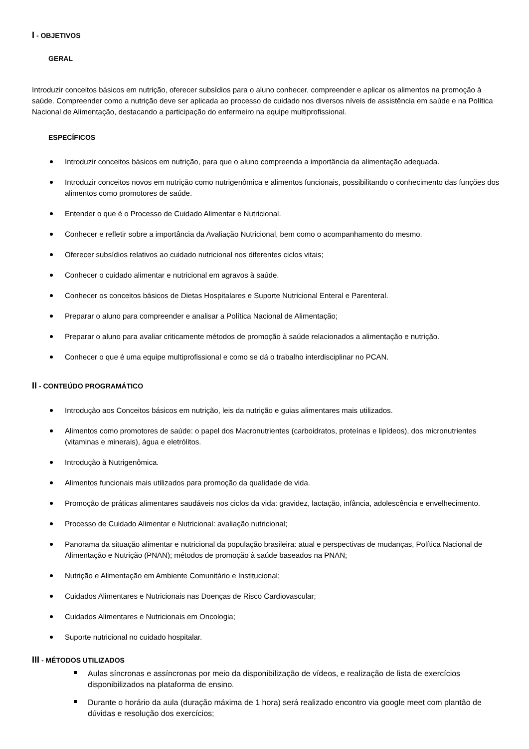I - OBJETIVOS
GERAL
Introduzir conceitos básicos em nutrição, oferecer subsídios para o aluno conhecer, compreender e aplicar os alimentos na promoção à saúde. Compreender como a nutrição deve ser aplicada ao processo de cuidado nos diversos níveis de assistência em saúde e na Política Nacional de Alimentação, destacando a participação do enfermeiro na equipe multiprofissional.
ESPECÍFICOS
Introduzir conceitos básicos em nutrição, para que o aluno compreenda a importância da alimentação adequada.
Introduzir conceitos novos em nutrição como nutrigenômica e alimentos funcionais, possibilitando o conhecimento das funções dos alimentos como promotores de saúde.
Entender o que é o Processo de Cuidado Alimentar e Nutricional.
Conhecer e refletir sobre a importância da Avaliação Nutricional, bem como o acompanhamento do mesmo.
Oferecer subsídios relativos ao cuidado nutricional nos diferentes ciclos vitais;
Conhecer o cuidado alimentar e nutricional em agravos à saúde.
Conhecer os conceitos básicos de Dietas Hospitalares e Suporte Nutricional Enteral e Parenteral.
Preparar o aluno para compreender e analisar a Política Nacional de Alimentação;
Preparar o aluno para avaliar criticamente métodos de promoção à saúde relacionados a alimentação e nutrição.
Conhecer o que é uma equipe multiprofissional e como se dá o trabalho interdisciplinar no PCAN.
II - CONTEÚDO PROGRAMÁTICO
Introdução aos Conceitos básicos em nutrição, leis da nutrição e guias alimentares mais utilizados.
Alimentos como promotores de saúde: o papel dos Macronutrientes (carboidratos, proteínas e lipídeos), dos micronutrientes (vitaminas e minerais), água e eletrólitos.
Introdução à Nutrigenômica.
Alimentos funcionais mais utilizados para promoção da qualidade de vida.
Promoção de práticas alimentares saudáveis nos ciclos da vida: gravidez, lactação, infância, adolescência e envelhecimento.
Processo de Cuidado Alimentar e Nutricional: avaliação nutricional;
Panorama da situação alimentar e nutricional da população brasileira: atual e perspectivas de mudanças, Política Nacional de Alimentação e Nutrição (PNAN); métodos de promoção à saúde baseados na PNAN;
Nutrição e Alimentação em Ambiente Comunitário e Institucional;
Cuidados Alimentares e Nutricionais nas Doenças de Risco Cardiovascular;
Cuidados Alimentares e Nutricionais em Oncologia;
Suporte nutricional no cuidado hospitalar.
III - MÉTODOS UTILIZADOS
Aulas síncronas e assíncronas por meio da disponibilização de vídeos, e realização de lista de exercícios disponibilizados na plataforma de ensino.
Durante o horário da aula (duração máxima de 1 hora) será realizado encontro via google meet com plantão de dúvidas e resolução dos exercícios;